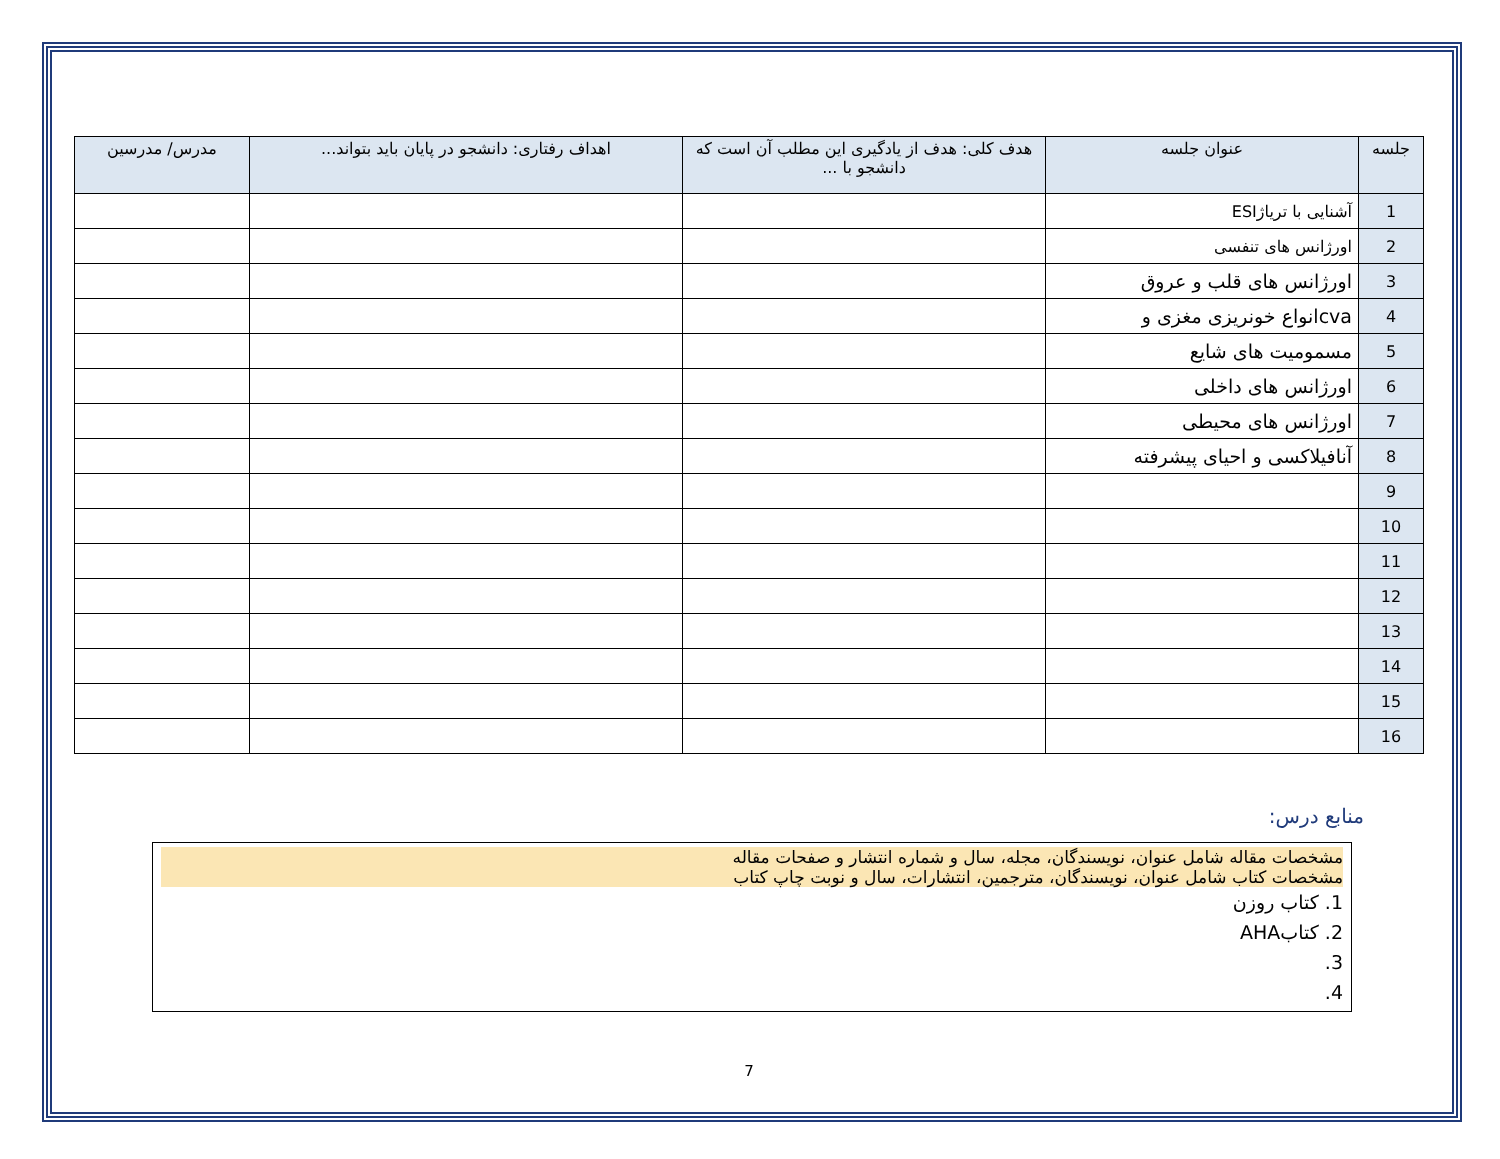| جلسه | عنوان جلسه | هدف کلی: هدف از یادگیری این مطلب آن است که دانشجو با ... | اهداف رفتاری: دانشجو در پایان باید بتواند... | مدرس/ مدرسین |
| --- | --- | --- | --- | --- |
| 1 | آشنایی با تریاژESI | | | |
| 2 | اورژانس های تنفسی | | | |
| 3 | اورژانس های قلب و عروق | | | |
| 4 | cvaانواع خونریزی مغزی و | | | |
| 5 | مسمومیت های شایع | | | |
| 6 | اورژانس های داخلی | | | |
| 7 | اورژانس های محیطی | | | |
| 8 | آنافیلاکسی و احیای پیشرفته | | | |
| 9 | | | | |
| 10 | | | | |
| 11 | | | | |
| 12 | | | | |
| 13 | | | | |
| 14 | | | | |
| 15 | | | | |
| 16 | | | | |
منابع درس:
مشخصات مقاله شامل عنوان، نویسندگان، مجله، سال و شماره انتشار و صفحات مقاله
مشخصات کتاب شامل عنوان، نویسندگان، مترجمین، انتشارات، سال و نوبت چاپ کتاب
1. کتاب روزن
2. کتابAHA
3.
4.
7